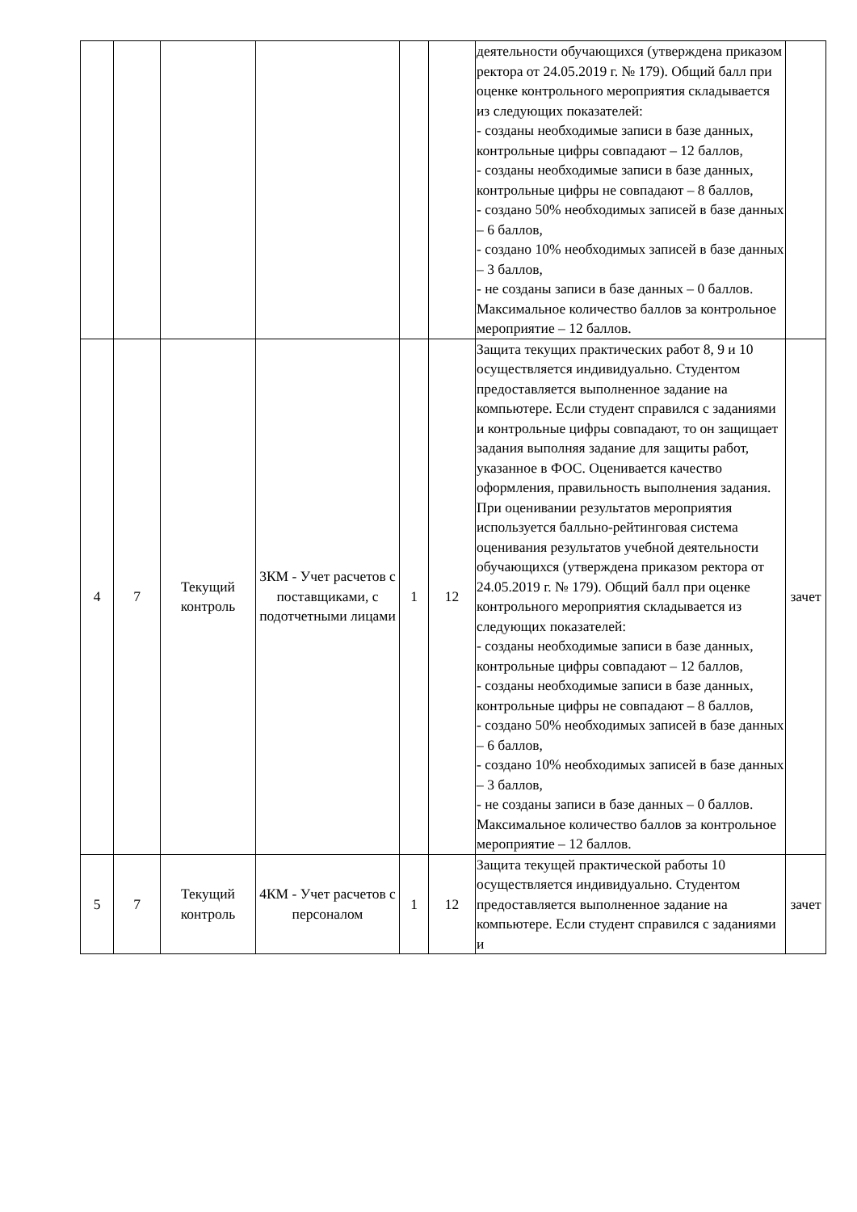| | | | | | | деятельности обучающихся (утверждена приказом ректора от 24.05.2019 г. № 179). Общий балл при оценке контрольного мероприятия складывается из следующих показателей: - созданы необходимые записи в базе данных, контрольные цифры совпадают – 12 баллов, - созданы необходимые записи в базе данных, контрольные цифры не совпадают – 8 баллов, - создано 50% необходимых записей в базе данных – 6 баллов, - создано 10% необходимых записей в базе данных – 3 баллов, - не созданы записи в базе данных – 0 баллов. Максимальное количество баллов за контрольное мероприятие – 12 баллов. | |
| 4 | 7 | Текущий контроль | 3КМ - Учет расчетов с поставщиками, с подотчетными лицами | 1 | 12 | Защита текущих практических работ 8, 9 и 10 осуществляется индивидуально. Студентом предоставляется выполненное задание на компьютере. Если студент справился с заданиями и контрольные цифры совпадают, то он защищает задания выполняя задание для защиты работ, указанное в ФОС. Оценивается качество оформления, правильность выполнения задания. При оценивании результатов мероприятия используется балльно-рейтинговая система оценивания результатов учебной деятельности обучающихся (утверждена приказом ректора от 24.05.2019 г. № 179). Общий балл при оценке контрольного мероприятия складывается из следующих показателей: - созданы необходимые записи в базе данных, контрольные цифры совпадают – 12 баллов, - созданы необходимые записи в базе данных, контрольные цифры не совпадают – 8 баллов, - создано 50% необходимых записей в базе данных – 6 баллов, - создано 10% необходимых записей в базе данных – 3 баллов, - не созданы записи в базе данных – 0 баллов. Максимальное количество баллов за контрольное мероприятие – 12 баллов. | зачет |
| 5 | 7 | Текущий контроль | 4КМ - Учет расчетов с персоналом | 1 | 12 | Защита текущей практической работы 10 осуществляется индивидуально. Студентом предоставляется выполненное задание на компьютере. Если студент справился с заданиями и | зачет |